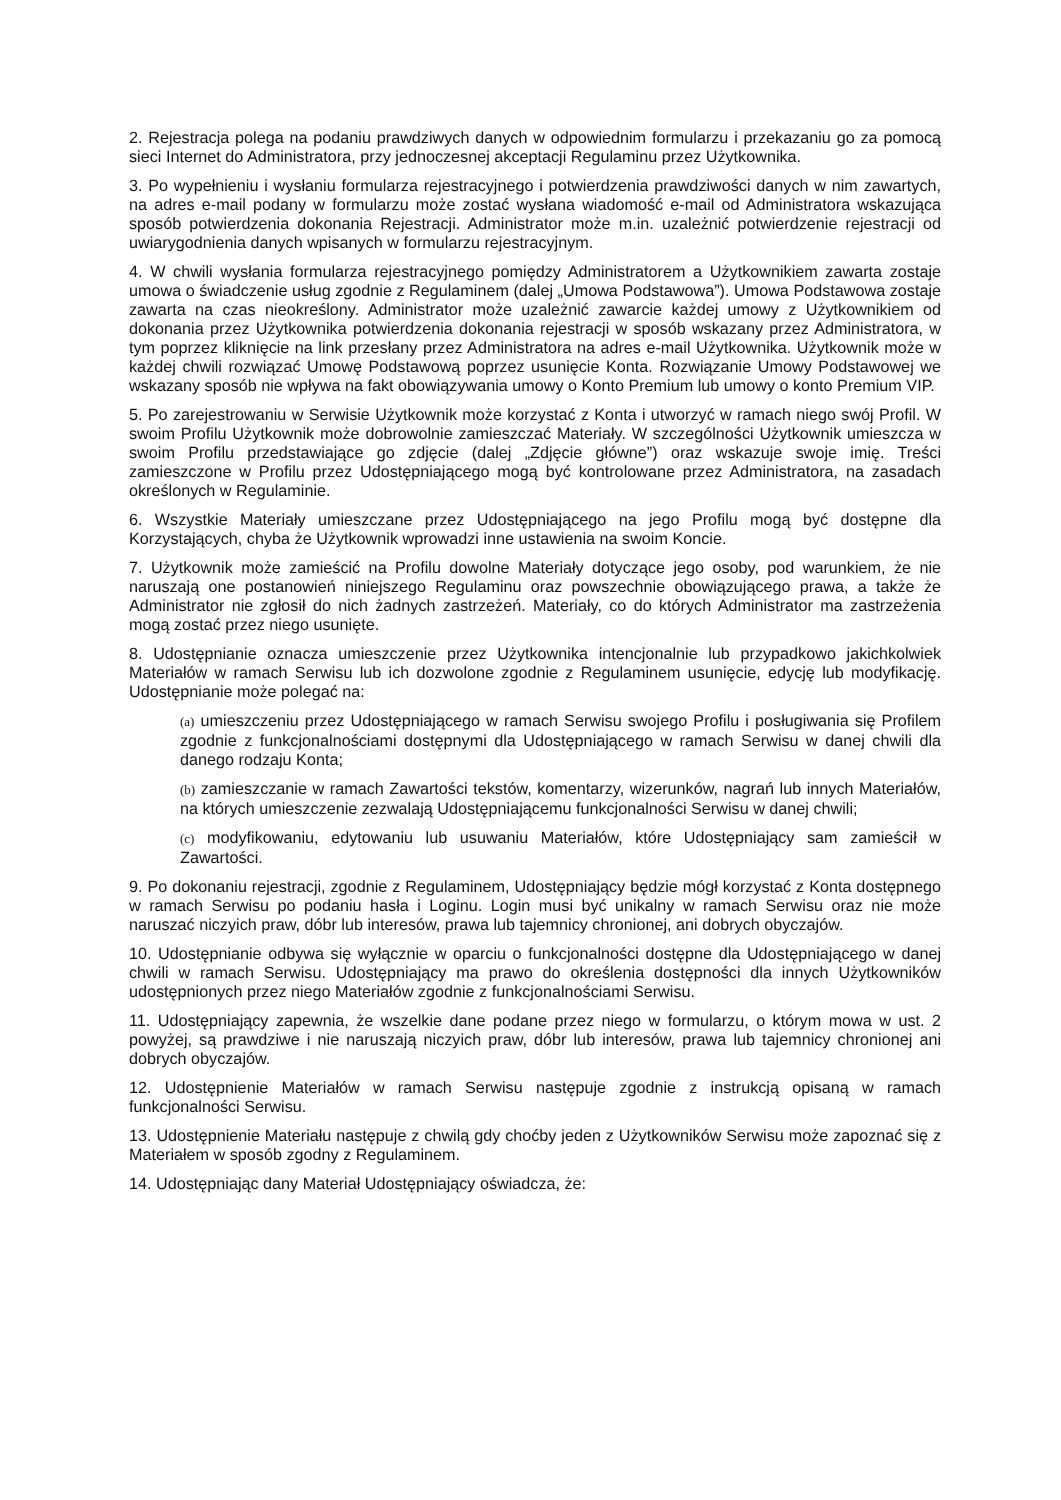2. Rejestracja polega na podaniu prawdziwych danych w odpowiednim formularzu i przekazaniu go za pomocą sieci Internet do Administratora, przy jednoczesnej akceptacji Regulaminu przez Użytkownika.
3. Po wypełnieniu i wysłaniu formularza rejestracyjnego i potwierdzenia prawdziwości danych w nim zawartych, na adres e-mail podany w formularzu może zostać wysłana wiadomość e-mail od Administratora wskazująca sposób potwierdzenia dokonania Rejestracji. Administrator może m.in. uzależnić potwierdzenie rejestracji od uwiarygodnienia danych wpisanych w formularzu rejestracyjnym.
4. W chwili wysłania formularza rejestracyjnego pomiędzy Administratorem a Użytkownikiem zawarta zostaje umowa o świadczenie usług zgodnie z Regulaminem (dalej „Umowa Podstawowa”). Umowa Podstawowa zostaje zawarta na czas nieokreślony. Administrator może uzależnić zawarcie każdej umowy z Użytkownikiem od dokonania przez Użytkownika potwierdzenia dokonania rejestracji w sposób wskazany przez Administratora, w tym poprzez kliknięcie na link przesłany przez Administratora na adres e-mail Użytkownika. Użytkownik może w każdej chwili rozwiązać Umowę Podstawową poprzez usunięcie Konta. Rozwiązanie Umowy Podstawowej we wskazany sposób nie wpływa na fakt obowiązywania umowy o Konto Premium lub umowy o konto Premium VIP.
5. Po zarejestrowaniu w Serwisie Użytkownik może korzystać z Konta i utworzyć w ramach niego swój Profil. W swoim Profilu Użytkownik może dobrowolnie zamieszczać Materiały. W szczególności Użytkownik umieszcza w swoim Profilu przedstawiające go zdjęcie (dalej „Zdjęcie główne”) oraz wskazuje swoje imię. Treści zamieszczone w Profilu przez Udostępniającego mogą być kontrolowane przez Administratora, na zasadach określonych w Regulaminie.
6. Wszystkie Materiały umieszczane przez Udostępniającego na jego Profilu mogą być dostępne dla Korzystających, chyba że Użytkownik wprowadzi inne ustawienia na swoim Koncie.
7. Użytkownik może zamieścić na Profilu dowolne Materiały dotyczące jego osoby, pod warunkiem, że nie naruszają one postanowień niniejszego Regulaminu oraz powszechnie obowiązującego prawa, a także że Administrator nie zgłosił do nich żadnych zastrzeżeń. Materiały, co do których Administrator ma zastrzeżenia mogą zostać przez niego usunięte.
8. Udostępnianie oznacza umieszczenie przez Użytkownika intencjonalnie lub przypadkowo jakichkolwiek Materiałów w ramach Serwisu lub ich dozwolone zgodnie z Regulaminem usunięcie, edycję lub modyfikację. Udostępnianie może polegać na:
(a) umieszczeniu przez Udostępniającego w ramach Serwisu swojego Profilu i posługiwania się Profilem zgodnie z funkcjonalnościami dostępnymi dla Udostępniającego w ramach Serwisu w danej chwili dla danego rodzaju Konta;
(b) zamieszczanie w ramach Zawartości tekstów, komentarzy, wizerunków, nagrań lub innych Materiałów, na których umieszczenie zezwalają Udostępniającemu funkcjonalności Serwisu w danej chwili;
(c) modyfikowaniu, edytowaniu lub usuwaniu Materiałów, które Udostępniający sam zamieścił w Zawartości.
9. Po dokonaniu rejestracji, zgodnie z Regulaminem, Udostępniający będzie mógł korzystać z Konta dostępnego w ramach Serwisu po podaniu hasła i Loginu. Login musi być unikalny w ramach Serwisu oraz nie może naruszać niczyich praw, dóbr lub interesów, prawa lub tajemnicy chronionej, ani dobrych obyczajów.
10. Udostępnianie odbywa się wyłącznie w oparciu o funkcjonalności dostępne dla Udostępniającego w danej chwili w ramach Serwisu. Udostępniający ma prawo do określenia dostępności dla innych Użytkowników udostępnionych przez niego Materiałów zgodnie z funkcjonalnościami Serwisu.
11. Udostępniający zapewnia, że wszelkie dane podane przez niego w formularzu, o którym mowa w ust. 2 powyżej, są prawdziwe i nie naruszają niczyich praw, dóbr lub interesów, prawa lub tajemnicy chronionej ani dobrych obyczajów.
12. Udostępnienie Materiałów w ramach Serwisu następuje zgodnie z instrukcją opisaną w ramach funkcjonalności Serwisu.
13. Udostępnienie Materiału następuje z chwilą gdy choćby jeden z Użytkowników Serwisu może zapoznać się z Materiałem w sposób zgodny z Regulaminem.
14. Udostępniając dany Materiał Udostępniający oświadcza, że: